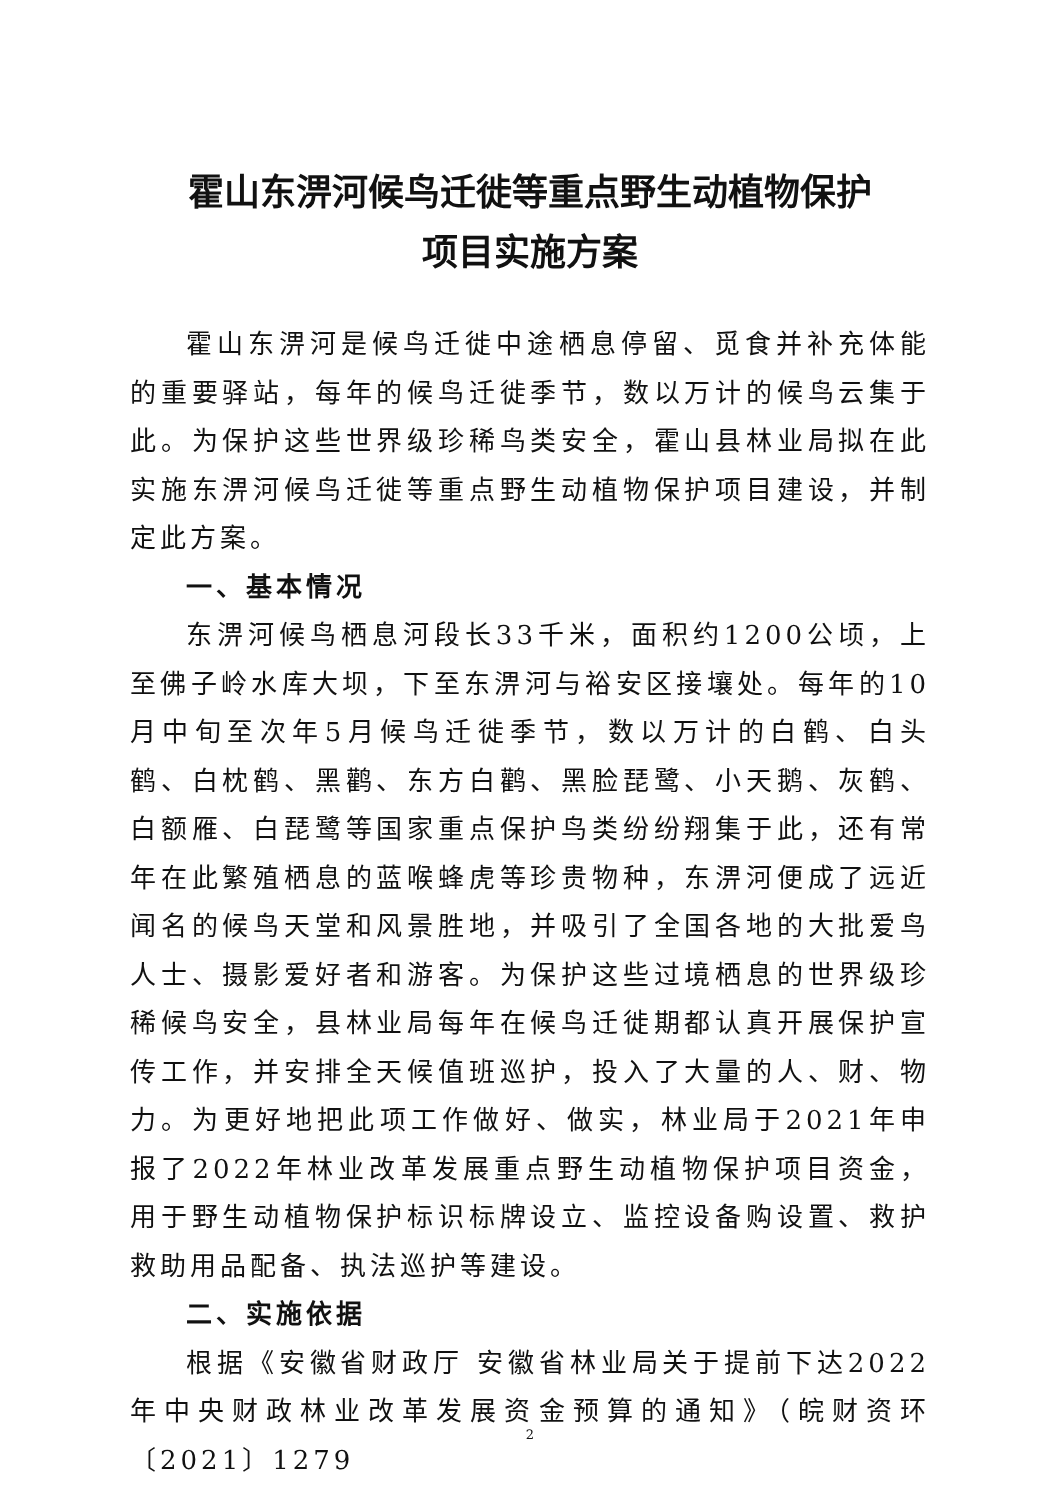霍山东淠河候鸟迁徙等重点野生动植物保护
项目实施方案
霍山东淠河是候鸟迁徙中途栖息停留、觅食并补充体能的重要驿站，每年的候鸟迁徙季节，数以万计的候鸟云集于此。为保护这些世界级珍稀鸟类安全，霍山县林业局拟在此实施东淠河候鸟迁徙等重点野生动植物保护项目建设，并制定此方案。
一、基本情况
东淠河候鸟栖息河段长33千米，面积约1200公顷，上至佛子岭水库大坝，下至东淠河与裕安区接壤处。每年的10月中旬至次年5月候鸟迁徙季节，数以万计的白鹤、白头鹤、白枕鹤、黑鹳、东方白鹳、黑脸琵鹭、小天鹅、灰鹤、白额雁、白琵鹭等国家重点保护鸟类纷纷翔集于此，还有常年在此繁殖栖息的蓝喉蜂虎等珍贵物种，东淠河便成了远近闻名的候鸟天堂和风景胜地，并吸引了全国各地的大批爱鸟人士、摄影爱好者和游客。为保护这些过境栖息的世界级珍稀候鸟安全，县林业局每年在候鸟迁徙期都认真开展保护宣传工作，并安排全天候值班巡护，投入了大量的人、财、物力。为更好地把此项工作做好、做实，林业局于2021年申报了2022年林业改革发展重点野生动植物保护项目资金，用于野生动植物保护标识标牌设立、监控设备购设置、救护救助用品配备、执法巡护等建设。
二、实施依据
根据《安徽省财政厅 安徽省林业局关于提前下达2022年中央财政林业改革发展资金预算的通知》（皖财资环〔2021〕1279
2